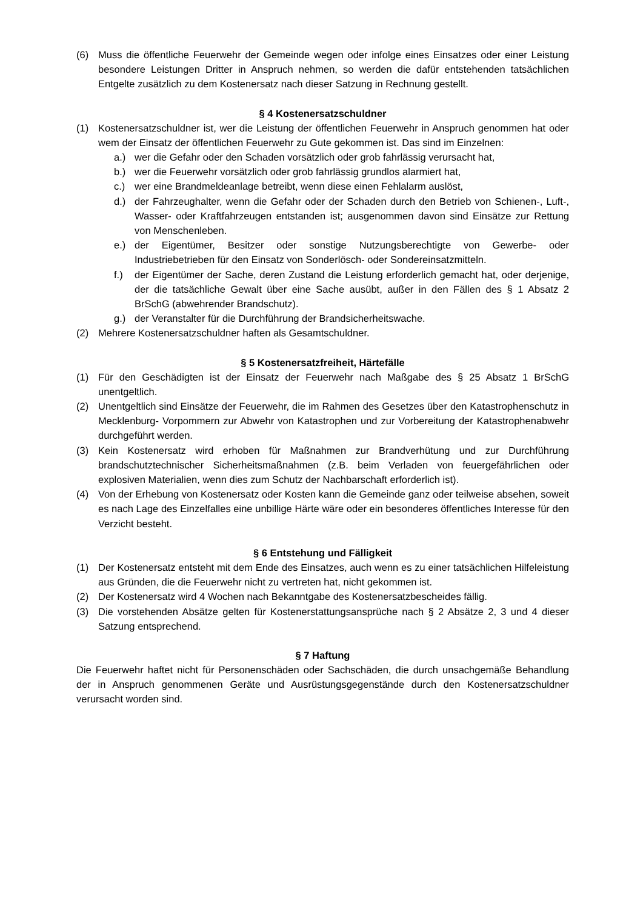(6) Muss die öffentliche Feuerwehr der Gemeinde wegen oder infolge eines Einsatzes oder einer Leistung besondere Leistungen Dritter in Anspruch nehmen, so werden die dafür entstehenden tatsächlichen Entgelte zusätzlich zu dem Kostenersatz nach dieser Satzung in Rechnung gestellt.
§ 4 Kostenersatzschuldner
(1) Kostenersatzschuldner ist, wer die Leistung der öffentlichen Feuerwehr in Anspruch genommen hat oder wem der Einsatz der öffentlichen Feuerwehr zu Gute gekommen ist. Das sind im Einzelnen:
a.) wer die Gefahr oder den Schaden vorsätzlich oder grob fahrlässig verursacht hat,
b.) wer die Feuerwehr vorsätzlich oder grob fahrlässig grundlos alarmiert hat,
c.) wer eine Brandmeldeanlage betreibt, wenn diese einen Fehlalarm auslöst,
d.) der Fahrzeughalter, wenn die Gefahr oder der Schaden durch den Betrieb von Schienen-, Luft-, Wasser- oder Kraftfahrzeugen entstanden ist; ausgenommen davon sind Einsätze zur Rettung von Menschenleben.
e.) der Eigentümer, Besitzer oder sonstige Nutzungsberechtigte von Gewerbe- oder Industriebetrieben für den Einsatz von Sonderlösch- oder Sondereinsatzmitteln.
f.) der Eigentümer der Sache, deren Zustand die Leistung erforderlich gemacht hat, oder derjenige, der die tatsächliche Gewalt über eine Sache ausübt, außer in den Fällen des § 1 Absatz 2 BrSchG (abwehrender Brandschutz).
g.) der Veranstalter für die Durchführung der Brandsicherheitswache.
(2) Mehrere Kostenersatzschuldner haften als Gesamtschuldner.
§ 5 Kostenersatzfreiheit, Härtefälle
(1) Für den Geschädigten ist der Einsatz der Feuerwehr nach Maßgabe des § 25 Absatz 1 BrSchG unentgeltlich.
(2) Unentgeltlich sind Einsätze der Feuerwehr, die im Rahmen des Gesetzes über den Katastrophenschutz in Mecklenburg- Vorpommern zur Abwehr von Katastrophen und zur Vorbereitung der Katastrophenabwehr durchgeführt werden.
(3) Kein Kostenersatz wird erhoben für Maßnahmen zur Brandverhütung und zur Durchführung brandschutztechnischer Sicherheitsmaßnahmen (z.B. beim Verladen von feuergefährlichen oder explosiven Materialien, wenn dies zum Schutz der Nachbarschaft erforderlich ist).
(4) Von der Erhebung von Kostenersatz oder Kosten kann die Gemeinde ganz oder teilweise absehen, soweit es nach Lage des Einzelfalles eine unbillige Härte wäre oder ein besonderes öffentliches Interesse für den Verzicht besteht.
§ 6 Entstehung und Fälligkeit
(1) Der Kostenersatz entsteht mit dem Ende des Einsatzes, auch wenn es zu einer tatsächlichen Hilfeleistung aus Gründen, die die Feuerwehr nicht zu vertreten hat, nicht gekommen ist.
(2) Der Kostenersatz wird 4 Wochen nach Bekanntgabe des Kostenersatzbescheides fällig.
(3) Die vorstehenden Absätze gelten für Kostenerstattungsansprüche nach § 2 Absätze 2, 3 und 4 dieser Satzung entsprechend.
§ 7 Haftung
Die Feuerwehr haftet nicht für Personenschäden oder Sachschäden, die durch unsachgemäße Behandlung der in Anspruch genommenen Geräte und Ausrüstungsgegenstände durch den Kostenersatzschuldner verursacht worden sind.